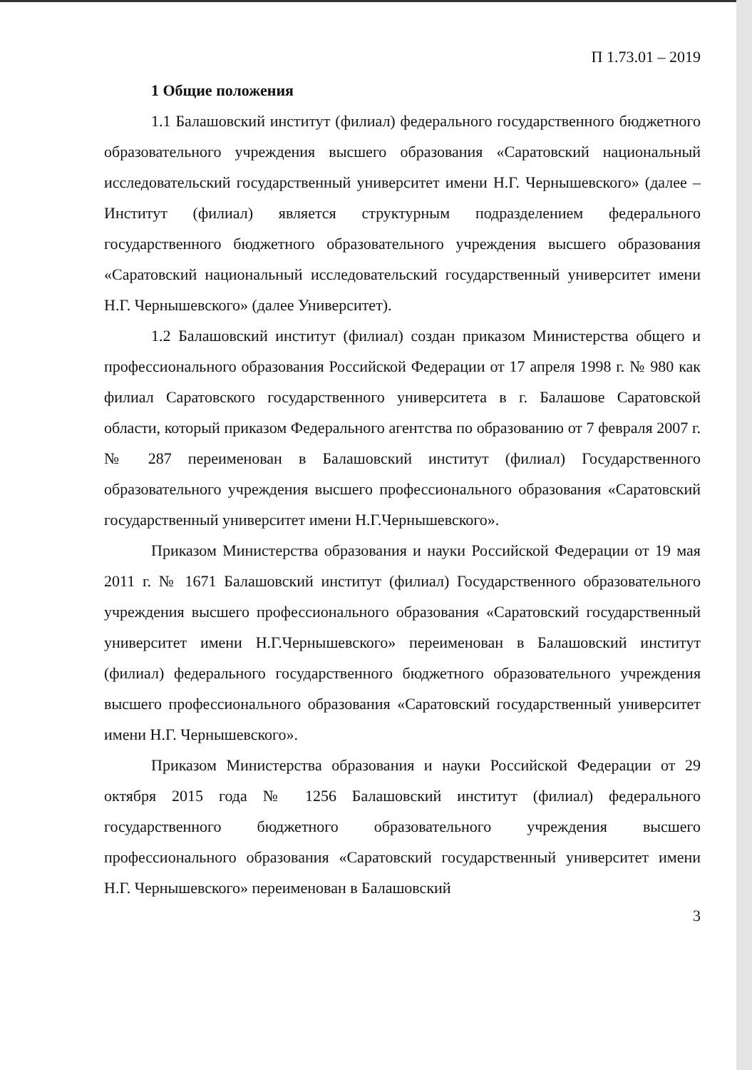П 1.73.01 – 2019
1 Общие положения
1.1 Балашовский институт (филиал) федерального государственного бюджетного образовательного учреждения высшего образования «Саратовский национальный исследовательский государственный университет имени Н.Г. Чернышевского» (далее – Институт (филиал) является структурным подразделением федерального государственного бюджетного образовательного учреждения высшего образования «Саратовский национальный исследовательский государственный университет имени Н.Г. Чернышевского» (далее Университет).
1.2 Балашовский институт (филиал) создан приказом Министерства общего и профессионального образования Российской Федерации от 17 апреля 1998 г. № 980 как филиал Саратовского государственного университета в г. Балашове Саратовской области, который приказом Федерального агентства по образованию от 7 февраля 2007 г. № 287 переименован в Балашовский институт (филиал) Государственного образовательного учреждения высшего профессионального образования «Саратовский государственный университет имени Н.Г.Чернышевского».
Приказом Министерства образования и науки Российской Федерации от 19 мая 2011 г. № 1671 Балашовский институт (филиал) Государственного образовательного учреждения высшего профессионального образования «Саратовский государственный университет имени Н.Г.Чернышевского» переименован в Балашовский институт (филиал) федерального государственного бюджетного образовательного учреждения высшего профессионального образования «Саратовский государственный университет имени Н.Г. Чернышевского».
Приказом Министерства образования и науки Российской Федерации от 29 октября 2015 года № 1256 Балашовский институт (филиал) федерального государственного бюджетного образовательного учреждения высшего профессионального образования «Саратовский государственный университет имени Н.Г. Чернышевского» переименован в Балашовский
3